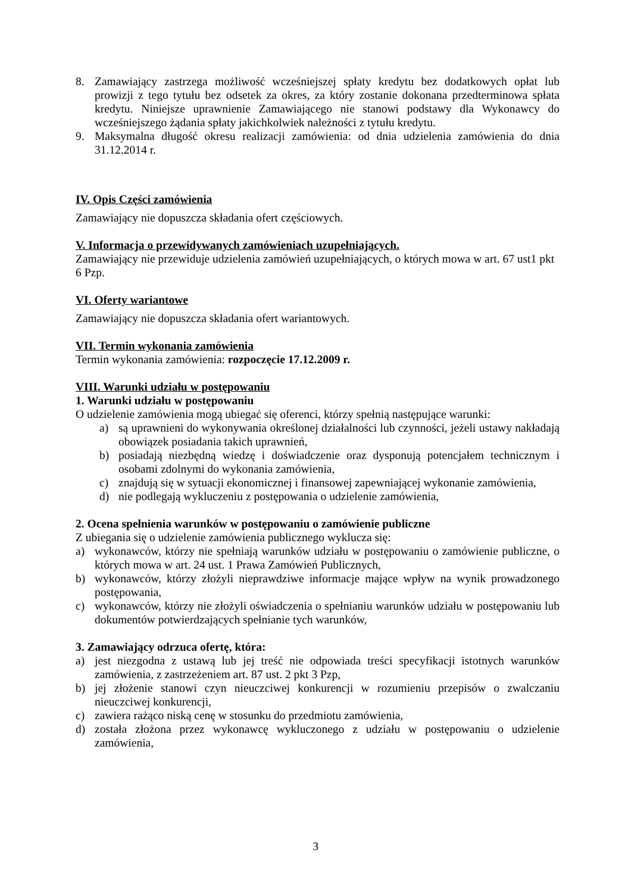8. Zamawiający zastrzega możliwość wcześniejszej spłaty kredytu bez dodatkowych opłat lub prowizji z tego tytułu bez odsetek za okres, za który zostanie dokonana przedterminowa spłata kredytu. Niniejsze uprawnienie Zamawiającego nie stanowi podstawy dla Wykonawcy do wcześniejszego żądania spłaty jakichkolwiek należności z tytułu kredytu.
9. Maksymalna długość okresu realizacji zamówienia: od dnia udzielenia zamówienia do dnia 31.12.2014 r.
IV. Opis Części zamówienia
Zamawiający nie dopuszcza składania ofert częściowych.
V. Informacja o przewidywanych zamówieniach uzupełniających.
Zamawiający nie przewiduje udzielenia zamówień uzupełniających, o których mowa w art. 67 ust1 pkt 6 Pzp.
VI. Oferty wariantowe
Zamawiający nie dopuszcza składania ofert wariantowych.
VII. Termin wykonania zamówienia
Termin wykonania zamówienia: rozpoczęcie 17.12.2009 r.
VIII. Warunki udziału w postępowaniu
1. Warunki udziału w postępowaniu
O udzielenie zamówienia mogą ubiegać się oferenci, którzy spełnią następujące warunki:
a) są uprawnieni do wykonywania określonej działalności lub czynności, jeżeli ustawy nakładają obowiązek posiadania takich uprawnień,
b) posiadają niezbędną wiedzę i doświadczenie oraz dysponują potencjałem technicznym i osobami zdolnymi do wykonania zamówienia,
c) znajdują się w sytuacji ekonomicznej i finansowej zapewniającej wykonanie zamówienia,
d) nie podlegają wykluczeniu z postępowania o udzielenie zamówienia,
2. Ocena spełnienia warunków w postępowaniu o zamówienie publiczne
Z ubiegania się o udzielenie zamówienia publicznego wyklucza się:
a) wykonawców, którzy nie spełniają warunków udziału w postępowaniu o zamówienie publiczne, o których mowa w art. 24 ust. 1 Prawa Zamówień Publicznych,
b) wykonawców, którzy złożyli nieprawdziwe informacje mające wpływ na wynik prowadzonego postępowania,
c) wykonawców, którzy nie złożyli oświadczenia o spełnianiu warunków udziału w postępowaniu lub dokumentów potwierdzających spełnianie tych warunków,
3. Zamawiający odrzuca ofertę, która:
a) jest niezgodna z ustawą lub jej treść nie odpowiada treści specyfikacji istotnych warunków zamówienia, z zastrzeżeniem art. 87 ust. 2 pkt 3 Pzp,
b) jej złożenie stanowi czyn nieuczciwej konkurencji w rozumieniu przepisów o zwalczaniu nieuczciwej konkurencji,
c) zawiera rażąco niską cenę w stosunku do przedmiotu zamówienia,
d) została złożona przez wykonawcę wykluczonego z udziału w postępowaniu o udzielenie zamówienia,
3